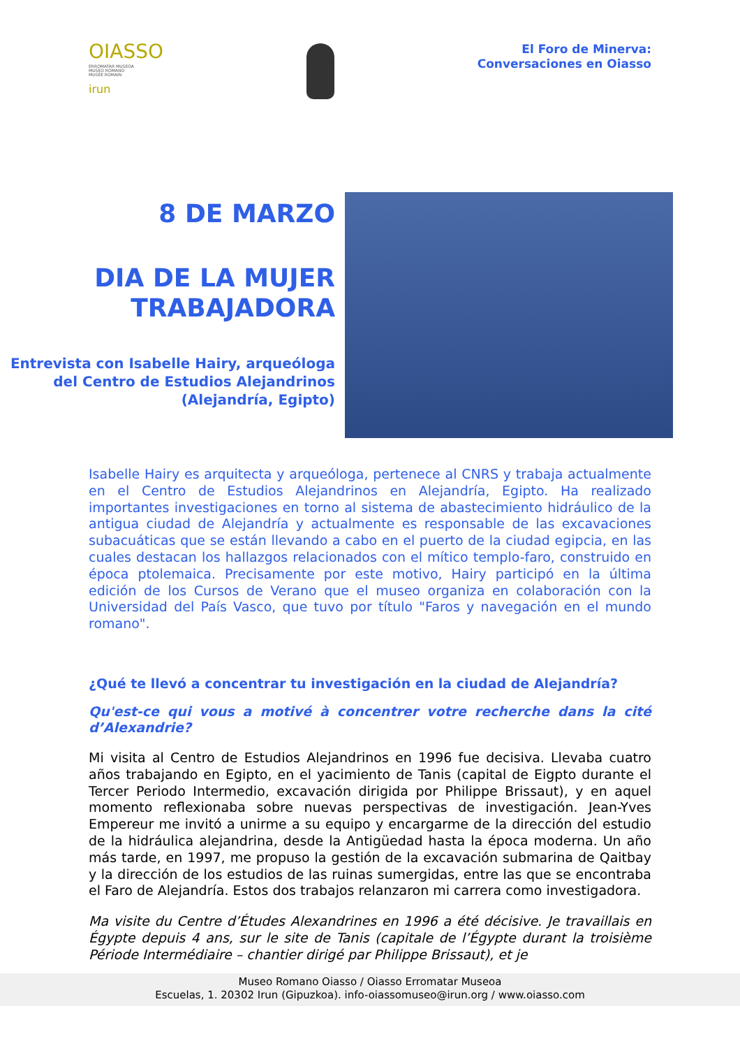OIASSO
ERROMATAR MUSEOA
MUSEO ROMANO
MUSÉE ROMAIN
irun
El Foro de Minerva:
Conversaciones en Oiasso
8 DE MARZO
DIA DE LA MUJER TRABAJADORA
Entrevista con Isabelle Hairy, arqueóloga del Centro de Estudios Alejandrinos (Alejandría, Egipto)
Isabelle Hairy es arquitecta y arqueóloga, pertenece al CNRS y trabaja actualmente en el Centro de Estudios Alejandrinos en Alejandría, Egipto. Ha realizado importantes investigaciones en torno al sistema de abastecimiento hidráulico de la antigua ciudad de Alejandría y actualmente es responsable de las excavaciones subacuáticas que se están llevando a cabo en el puerto de la ciudad egipcia, en las cuales destacan los hallazgos relacionados con el mítico templo-faro, construido en época ptolemaica. Precisamente por este motivo, Hairy participó en la última edición de los Cursos de Verano que el museo organiza en colaboración con la Universidad del País Vasco, que tuvo por título "Faros y navegación en el mundo romano".
¿Qué te llevó a concentrar tu investigación en la ciudad de Alejandría?
Qu'est-ce qui vous a motivé à concentrer votre recherche dans la cité d’Alexandrie?
Mi visita al Centro de Estudios Alejandrinos en 1996 fue decisiva. Llevaba cuatro años trabajando en Egipto, en el yacimiento de Tanis (capital de Eigpto durante el Tercer Periodo Intermedio, excavación dirigida por Philippe Brissaut), y en aquel momento reflexionaba sobre nuevas perspectivas de investigación. Jean-Yves Empereur me invitó a unirme a su equipo y encargarme de la dirección del estudio de la hidráulica alejandrina, desde la Antigüedad hasta la época moderna. Un año más tarde, en 1997, me propuso la gestión de la excavación submarina de Qaitbay y la dirección de los estudios de las ruinas sumergidas, entre las que se encontraba el Faro de Alejandría. Estos dos trabajos relanzaron mi carrera como investigadora.
Ma visite du Centre d’Études Alexandrines en 1996 a été décisive. Je travaillais en Égypte depuis 4 ans, sur le site de Tanis (capitale de l’Égypte durant la troisième Période Intermédiaire – chantier dirigé par Philippe Brissaut), et je
Museo Romano Oiasso / Oiasso Erromatar Museoa
Escuelas, 1. 20302 Irun (Gipuzkoa). info-oiassomuseo@irun.org / www.oiasso.com